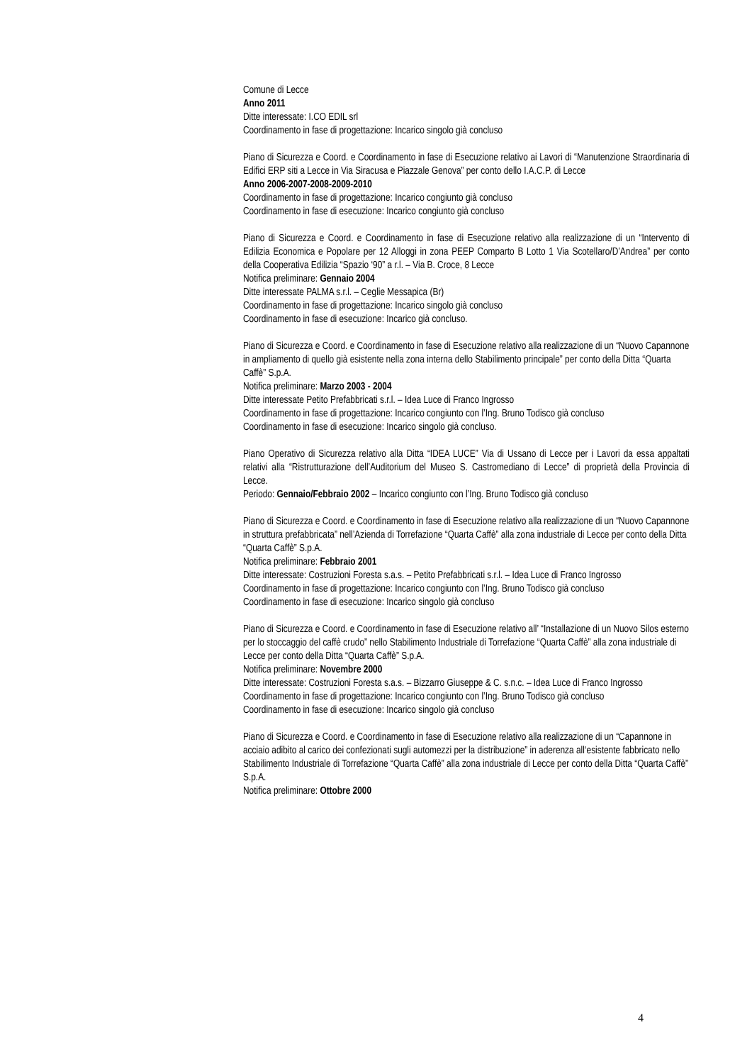Comune di Lecce
Anno 2011
Ditte interessate: I.CO EDIL srl
Coordinamento in fase di progettazione: Incarico singolo già concluso
Piano di Sicurezza e Coord. e Coordinamento in fase di Esecuzione relativo ai Lavori di “Manutenzione Straordinaria di Edifici ERP siti a Lecce in Via Siracusa e Piazzale Genova” per conto dello I.A.C.P. di Lecce
Anno 2006-2007-2008-2009-2010
Coordinamento in fase di progettazione: Incarico congiunto già concluso
Coordinamento in fase di esecuzione: Incarico congiunto già concluso
Piano di Sicurezza e Coord. e Coordinamento in fase di Esecuzione relativo alla realizzazione di un “Intervento di Edilizia Economica e Popolare per 12 Alloggi in zona PEEP Comparto B Lotto 1 Via Scotellaro/D’Andrea” per conto della Cooperativa Edilizia “Spazio ‘90” a r.l. – Via B. Croce, 8 Lecce
Notifica preliminare: Gennaio 2004
Ditte interessate PALMA s.r.l. – Ceglie Messapica (Br)
Coordinamento in fase di progettazione: Incarico singolo già concluso
Coordinamento in fase di esecuzione: Incarico già concluso.
Piano di Sicurezza e Coord. e Coordinamento in fase di Esecuzione relativo alla realizzazione di un “Nuovo Capannone in ampliamento di quello già esistente nella zona interna dello Stabilimento principale” per conto della Ditta “Quarta Caffè” S.p.A.
Notifica preliminare: Marzo 2003 - 2004
Ditte interessate Petito Prefabbricati s.r.l. – Idea Luce di Franco Ingrosso
Coordinamento in fase di progettazione: Incarico congiunto con l’Ing. Bruno Todisco già concluso
Coordinamento in fase di esecuzione: Incarico singolo già concluso.
Piano Operativo di Sicurezza relativo alla Ditta “IDEA LUCE” Via di Ussano di Lecce per i Lavori da essa appaltati relativi alla “Ristrutturazione dell’Auditorium del Museo S. Castromediano di Lecce” di proprietà della Provincia di Lecce.
Periodo: Gennaio/Febbraio 2002 – Incarico congiunto con l’Ing. Bruno Todisco già concluso
Piano di Sicurezza e Coord. e Coordinamento in fase di Esecuzione relativo alla realizzazione di un “Nuovo Capannone in struttura prefabbricata” nell’Azienda di Torrefazione “Quarta Caffè” alla zona industriale di Lecce per conto della Ditta “Quarta Caffè” S.p.A.
Notifica preliminare: Febbraio 2001
Ditte interessate: Costruzioni Foresta s.a.s. – Petito Prefabbricati s.r.l. – Idea Luce di Franco Ingrosso
Coordinamento in fase di progettazione: Incarico congiunto con l’Ing. Bruno Todisco già concluso
Coordinamento in fase di esecuzione: Incarico singolo già concluso
Piano di Sicurezza e Coord. e Coordinamento in fase di Esecuzione relativo all’ “Installazione di un Nuovo Silos esterno per lo stoccaggio del caffè crudo” nello Stabilimento Industriale di Torrefazione “Quarta Caffè” alla zona industriale di Lecce per conto della Ditta “Quarta Caffè” S.p.A.
Notifica preliminare: Novembre 2000
Ditte interessate: Costruzioni Foresta s.a.s. – Bizzarro Giuseppe & C. s.n.c. – Idea Luce di Franco Ingrosso
Coordinamento in fase di progettazione: Incarico congiunto con l’Ing. Bruno Todisco già concluso
Coordinamento in fase di esecuzione: Incarico singolo già concluso
Piano di Sicurezza e Coord. e Coordinamento in fase di Esecuzione relativo alla realizzazione di un “Capannone in acciaio adibito al carico dei confezionati sugli automezzi per la distribuzione” in aderenza all‘esistente fabbricato nello Stabilimento Industriale di Torrefazione “Quarta Caffè” alla zona industriale di Lecce per conto della Ditta “Quarta Caffè” S.p.A.
Notifica preliminare: Ottobre 2000
4